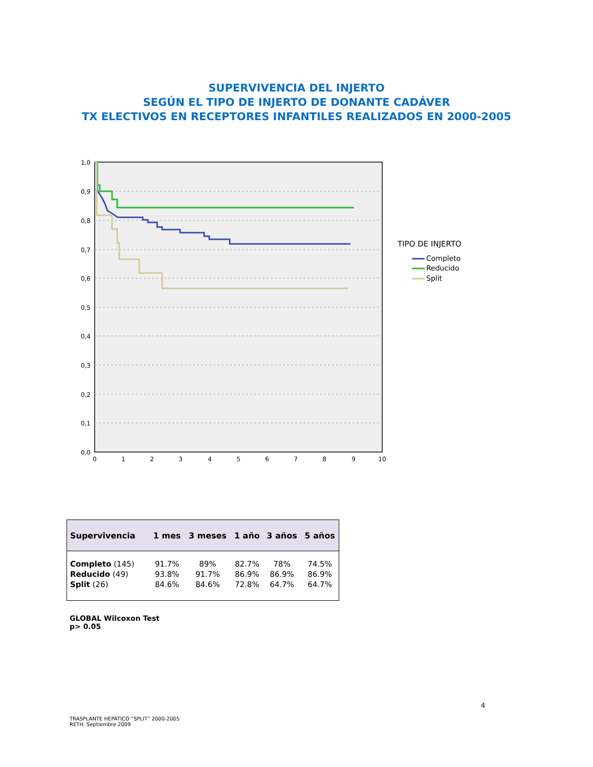SUPERVIVENCIA DEL INJERTO
SEGÚN EL TIPO DE INJERTO DE DONANTE CADÁVER
TX ELECTIVOS EN RECEPTORES INFANTILES REALIZADOS EN 2000-2005
1,0
0,9
0,8
0,7
0,6
0,5
0,4
0,3
0,2
0,1
0,0
0
1
2
3
4
5
6
7
8
9
10
TIPO DE INJERTO
Completo
Reducido
Split
| Supervivencia | 1 mes | 3 meses | 1 año | 3 años | 5 años |
| --- | --- | --- | --- | --- | --- |
| Completo (145) | 91.7% | 89% | 82.7% | 78% | 74.5% |
| Reducido (49) | 93.8% | 91.7% | 86.9% | 86.9% | 86.9% |
| Split (26) | 84.6% | 84.6% | 72.8% | 64.7% | 64.7% |
GLOBAL Wilcoxon Test
p> 0.05
4
TRASPLANTE HEPÁTICO “SPLIT” 2000-2005
RETH. Septiembre 2009